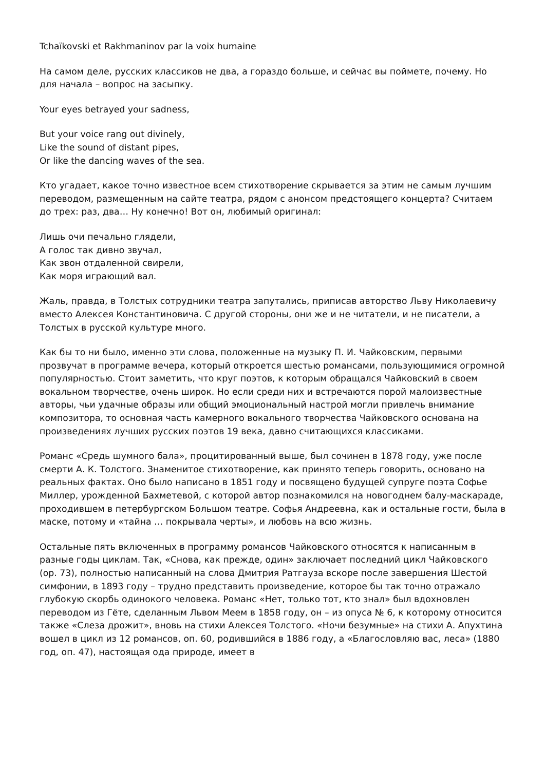Tchaïkovski et Rakhmaninov par la voix humaine
На самом деле, русских классиков не два, а гораздо больше, и сейчас вы поймете, почему. Но для начала – вопрос на засыпку.
Your eyes betrayed your sadness,
But your voice rang out divinely,
Like the sound of distant pipes,
Or like the dancing waves of the sea.
Кто угадает, какое точно известное всем стихотворение скрывается за этим не самым лучшим переводом, размещенным на сайте театра, рядом с анонсом предстоящего концерта? Считаем до трех: раз, два… Ну конечно! Вот он, любимый оригинал:
Лишь очи печально глядели,
А голос так дивно звучал,
Как звон отдаленной свирели,
Как моря играющий вал.
Жаль, правда, в Толстых сотрудники театра запутались, приписав авторство Льву Николаевичу вместо Алексея Константиновича. С другой стороны, они же и не читатели, и не писатели, а Толстых в русской культуре много.
Как бы то ни было, именно эти слова, положенные на музыку П. И. Чайковским, первыми прозвучат в программе вечера, который откроется шестью романсами, пользующимися огромной популярностью. Стоит заметить, что круг поэтов, к которым обращался Чайковский в своем вокальном творчестве, очень широк. Но если среди них и встречаются порой малоизвестные авторы, чьи удачные образы или общий эмоциональный настрой могли привлечь внимание композитора, то основная часть камерного вокального творчества Чайковского основана на произведениях лучших русских поэтов 19 века, давно считающихся классиками.
Романс «Средь шумного бала», процитированный выше, был сочинен в 1878 году, уже после смерти А. К. Толстого. Знаменитое стихотворение, как принято теперь говорить, основано на реальных фактах. Оно было написано в 1851 году и посвящено будущей супруге поэта Софье Миллер, урожденной Бахметевой, с которой автор познакомился на новогоднем балу-маскараде, проходившем в петербургском Большом театре. Софья Андреевна, как и остальные гости, была в маске, потому и «тайна … покрывала черты», и любовь на всю жизнь.
Остальные пять включенных в программу романсов Чайковского относятся к написанным в разные годы циклам. Так, «Снова, как прежде, один» заключает последний цикл Чайковского (op. 73), полностью написанный на слова Дмитрия Ратгауза вскоре после завершения Шестой симфонии, в 1893 году – трудно представить произведение, которое бы так точно отражало глубокую скорбь одинокого человека. Романс «Нет, только тот, кто знал» был вдохновлен переводом из Гёте, сделанным Львом Меем в 1858 году, он – из опуса № 6, к которому относится также «Слеза дрожит», вновь на стихи Алексея Толстого. «Ночи безумные» на стихи А. Апухтина вошел в цикл из 12 романсов, оп. 60, родившийся в 1886 году, а «Благословляю вас, леса» (1880 год, оп. 47), настоящая ода природе, имеет в